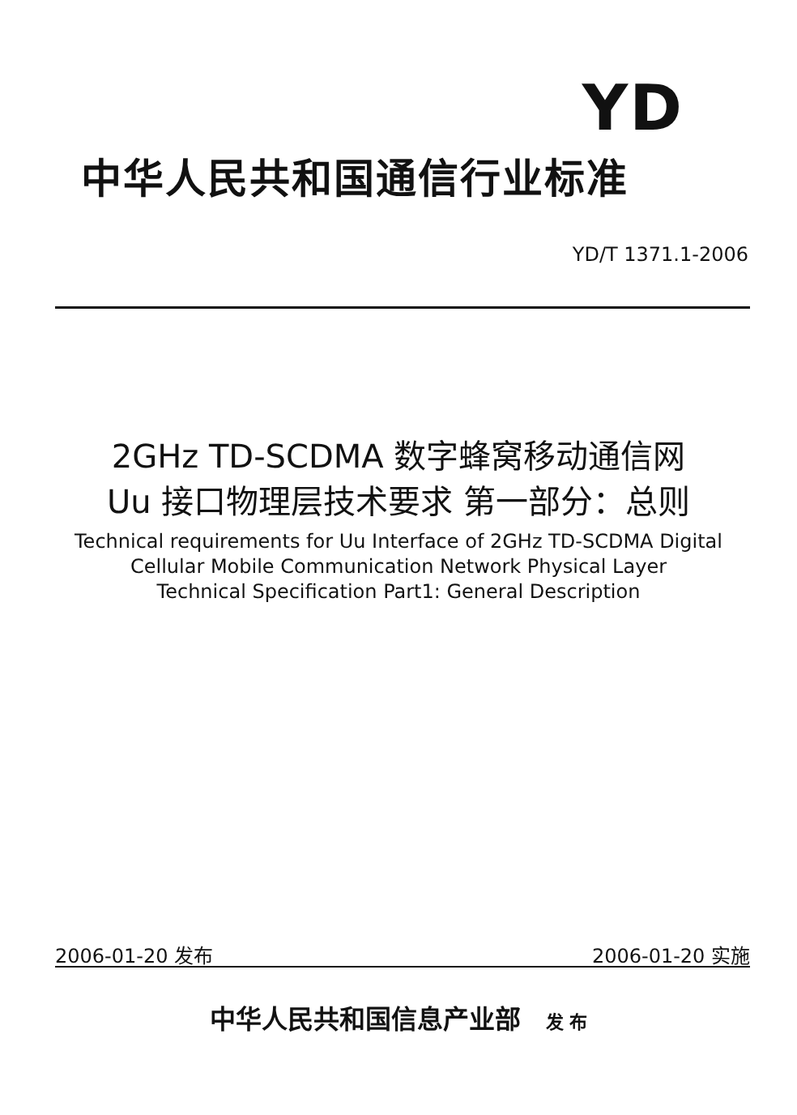YD
中华人民共和国通信行业标准
YD/T 1371.1-2006
2GHz TD-SCDMA 数字蜂窝移动通信网
Uu 接口物理层技术要求 第一部分：总则
Technical requirements for Uu Interface of 2GHz TD-SCDMA Digital
Cellular Mobile Communication Network Physical Layer
Technical Specification Part1: General Description
2006-01-20 发布 2006-01-20 实施
中华人民共和国信息产业部 发 布